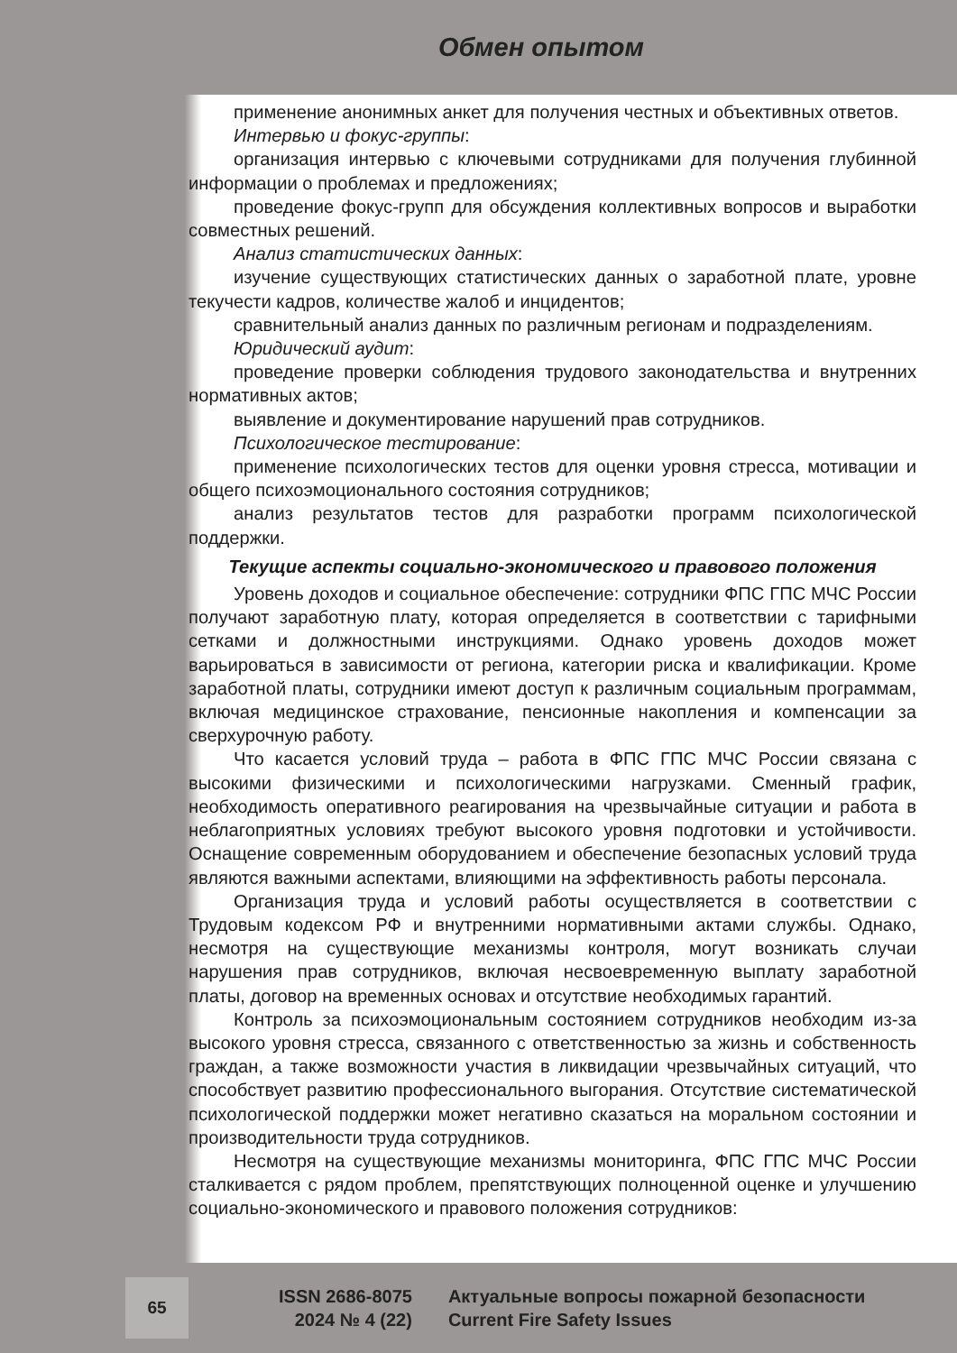Обмен опытом
применение анонимных анкет для получения честных и объективных ответов.
Интервью и фокус-группы:
организация интервью с ключевыми сотрудниками для получения глубинной информации о проблемах и предложениях;
проведение фокус-групп для обсуждения коллективных вопросов и выработки совместных решений.
Анализ статистических данных:
изучение существующих статистических данных о заработной плате, уровне текучести кадров, количестве жалоб и инцидентов;
сравнительный анализ данных по различным регионам и подразделениям.
Юридический аудит:
проведение проверки соблюдения трудового законодательства и внутренних нормативных актов;
выявление и документирование нарушений прав сотрудников.
Психологическое тестирование:
применение психологических тестов для оценки уровня стресса, мотивации и общего психоэмоционального состояния сотрудников;
анализ результатов тестов для разработки программ психологической поддержки.
Текущие аспекты социально-экономического и правового положения
Уровень доходов и социальное обеспечение: сотрудники ФПС ГПС МЧС России получают заработную плату, которая определяется в соответствии с тарифными сетками и должностными инструкциями. Однако уровень доходов может варьироваться в зависимости от региона, категории риска и квалификации. Кроме заработной платы, сотрудники имеют доступ к различным социальным программам, включая медицинское страхование, пенсионные накопления и компенсации за сверхурочную работу.
Что касается условий труда – работа в ФПС ГПС МЧС России связана с высокими физическими и психологическими нагрузками. Сменный график, необходимость оперативного реагирования на чрезвычайные ситуации и работа в неблагоприятных условиях требуют высокого уровня подготовки и устойчивости. Оснащение современным оборудованием и обеспечение безопасных условий труда являются важными аспектами, влияющими на эффективность работы персонала.
Организация труда и условий работы осуществляется в соответствии с Трудовым кодексом РФ и внутренними нормативными актами службы. Однако, несмотря на существующие механизмы контроля, могут возникать случаи нарушения прав сотрудников, включая несвоевременную выплату заработной платы, договор на временных основах и отсутствие необходимых гарантий.
Контроль за психоэмоциональным состоянием сотрудников необходим из-за высокого уровня стресса, связанного с ответственностью за жизнь и собственность граждан, а также возможности участия в ликвидации чрезвычайных ситуаций, что способствует развитию профессионального выгорания. Отсутствие систематической психологической поддержки может негативно сказаться на моральном состоянии и производительности труда сотрудников.
Несмотря на существующие механизмы мониторинга, ФПС ГПС МЧС России сталкивается с рядом проблем, препятствующих полноценной оценке и улучшению социально-экономического и правового положения сотрудников:
65
ISSN 2686-8075
2024 № 4 (22)
Актуальные вопросы пожарной безопасности
Current Fire Safety Issues